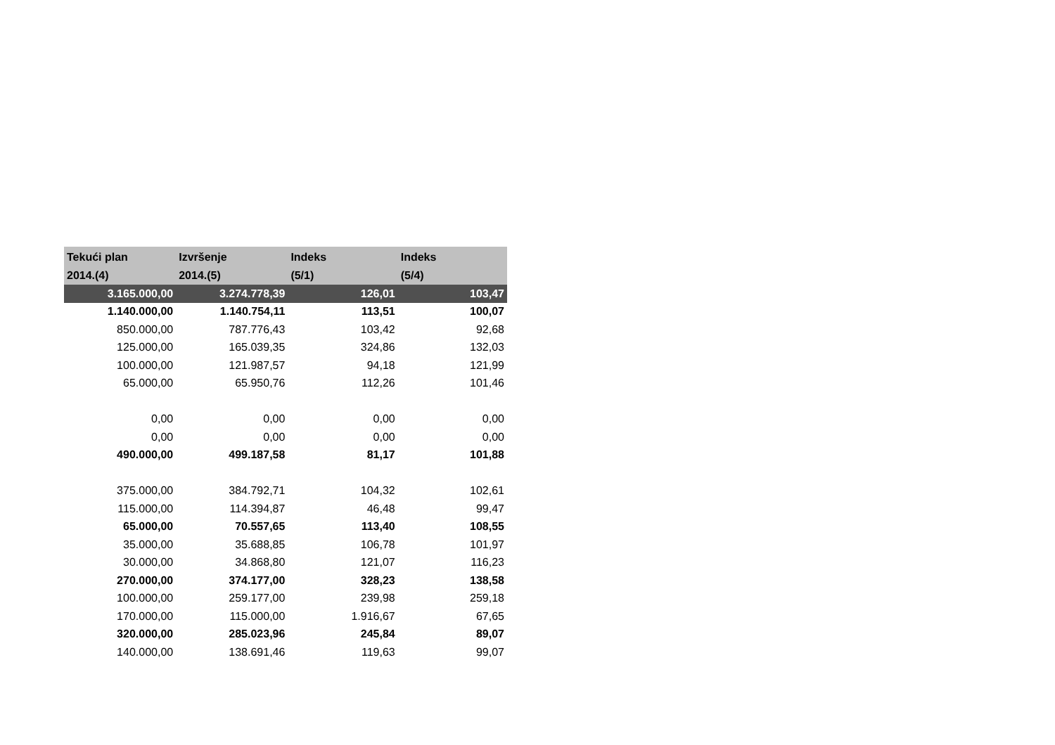| Tekući plan 2014.(4) | Izvršenje 2014.(5) | Indeks (5/1) | Indeks (5/4) |
| --- | --- | --- | --- |
| 3.165.000,00 | 3.274.778,39 | 126,01 | 103,47 |
| 1.140.000,00 | 1.140.754,11 | 113,51 | 100,07 |
| 850.000,00 | 787.776,43 | 103,42 | 92,68 |
| 125.000,00 | 165.039,35 | 324,86 | 132,03 |
| 100.000,00 | 121.987,57 | 94,18 | 121,99 |
| 65.000,00 | 65.950,76 | 112,26 | 101,46 |
| 0,00 | 0,00 | 0,00 | 0,00 |
| 0,00 | 0,00 | 0,00 | 0,00 |
| 490.000,00 | 499.187,58 | 81,17 | 101,88 |
| 375.000,00 | 384.792,71 | 104,32 | 102,61 |
| 115.000,00 | 114.394,87 | 46,48 | 99,47 |
| 65.000,00 | 70.557,65 | 113,40 | 108,55 |
| 35.000,00 | 35.688,85 | 106,78 | 101,97 |
| 30.000,00 | 34.868,80 | 121,07 | 116,23 |
| 270.000,00 | 374.177,00 | 328,23 | 138,58 |
| 100.000,00 | 259.177,00 | 239,98 | 259,18 |
| 170.000,00 | 115.000,00 | 1.916,67 | 67,65 |
| 320.000,00 | 285.023,96 | 245,84 | 89,07 |
| 140.000,00 | 138.691,46 | 119,63 | 99,07 |